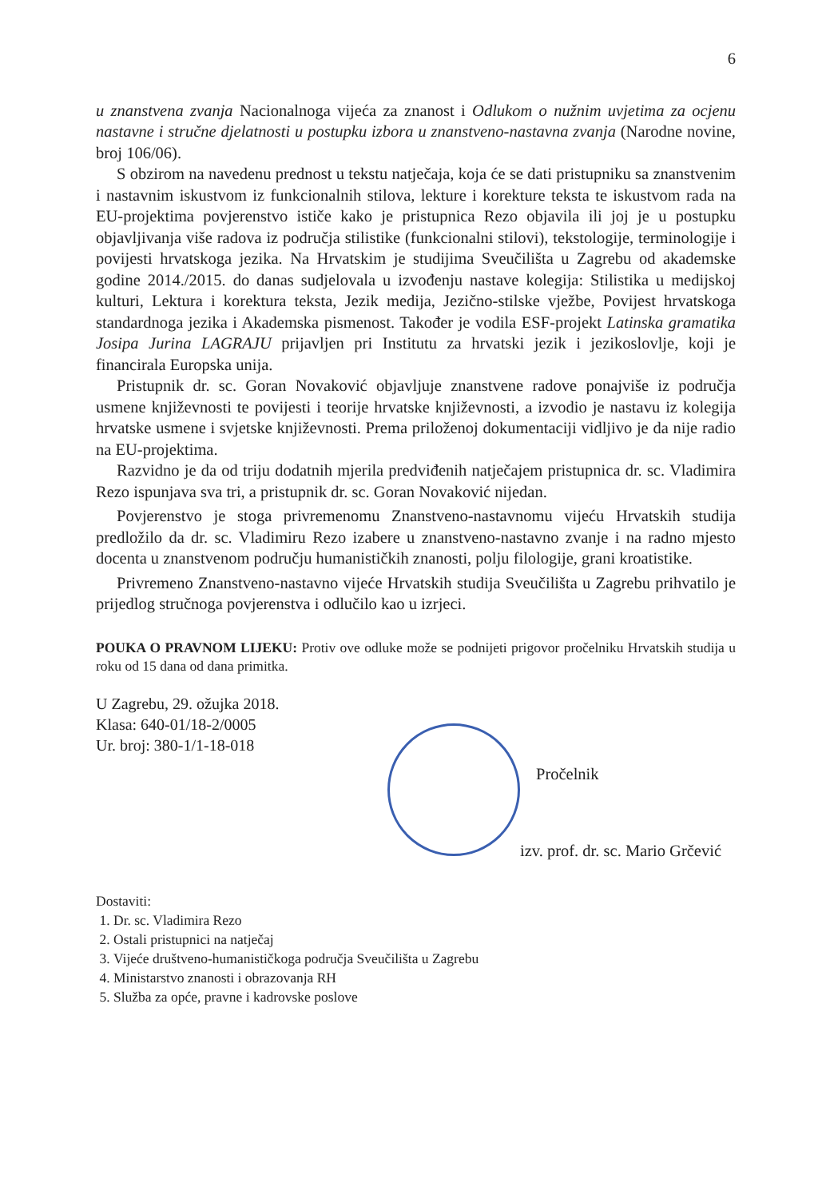6
u znanstvena zvanja Nacionalnoga vijeća za znanost i Odlukom o nužnim uvjetima za ocjenu nastavne i stručne djelatnosti u postupku izbora u znanstveno-nastavna zvanja (Narodne novine, broj 106/06).
S obzirom na navedenu prednost u tekstu natječaja, koja će se dati pristupniku sa znanstvenim i nastavnim iskustvom iz funkcionalnih stilova, lekture i korekture teksta te iskustvom rada na EU-projektima povjerenstvo ističe kako je pristupnica Rezo objavila ili joj je u postupku objavljivanja više radova iz područja stilistike (funkcionalni stilovi), tekstologije, terminologije i povijesti hrvatskoga jezika. Na Hrvatskim je studijima Sveučilišta u Zagrebu od akademske godine 2014./2015. do danas sudjelovala u izvođenju nastave kolegija: Stilistika u medijskoj kulturi, Lektura i korektura teksta, Jezik medija, Jezično-stilske vježbe, Povijest hrvatskoga standardnoga jezika i Akademska pismenost. Također je vodila ESF-projekt Latinska gramatika Josipa Jurina LAGRAJU prijavljen pri Institutu za hrvatski jezik i jezikoslovlje, koji je financirala Europska unija.
Pristupnik dr. sc. Goran Novaković objavljuje znanstvene radove ponajviše iz područja usmene književnosti te povijesti i teorije hrvatske književnosti, a izvodio je nastavu iz kolegija hrvatske usmene i svjetske književnosti. Prema priloženoj dokumentaciji vidljivo je da nije radio na EU-projektima.
Razvidno je da od triju dodatnih mjerila predviđenih natječajem pristupnica dr. sc. Vladimira Rezo ispunjava sva tri, a pristupnik dr. sc. Goran Novaković nijedan.
Povjerenstvo je stoga privremenomu Znanstveno-nastavnomu vijeću Hrvatskih studija predložilo da dr. sc. Vladimiru Rezo izabere u znanstveno-nastavno zvanje i na radno mjesto docenta u znanstvenom području humanističkih znanosti, polju filologije, grani kroatistike.
Privremeno Znanstveno-nastavno vijeće Hrvatskih studija Sveučilišta u Zagrebu prihvatilo je prijedlog stručnoga povjerenstva i odlučilo kao u izrjeci.
POUKA O PRAVNOM LIJEKU: Protiv ove odluke može se podnijeti prigovor pročelniku Hrvatskih studija u roku od 15 dana od dana primitka.
U Zagrebu, 29. ožujka 2018.
Klasa: 640-01/18-2/0005
Ur. broj: 380-1/1-18-018
Pročelnik
izv. prof. dr. sc. Mario Grčević
Dostaviti:
1. Dr. sc. Vladimira Rezo
2. Ostali pristupnici na natječaj
3. Vijeće društveno-humanističkoga područja Sveučilišta u Zagrebu
4. Ministarstvo znanosti i obrazovanja RH
5. Služba za opće, pravne i kadrovske poslove